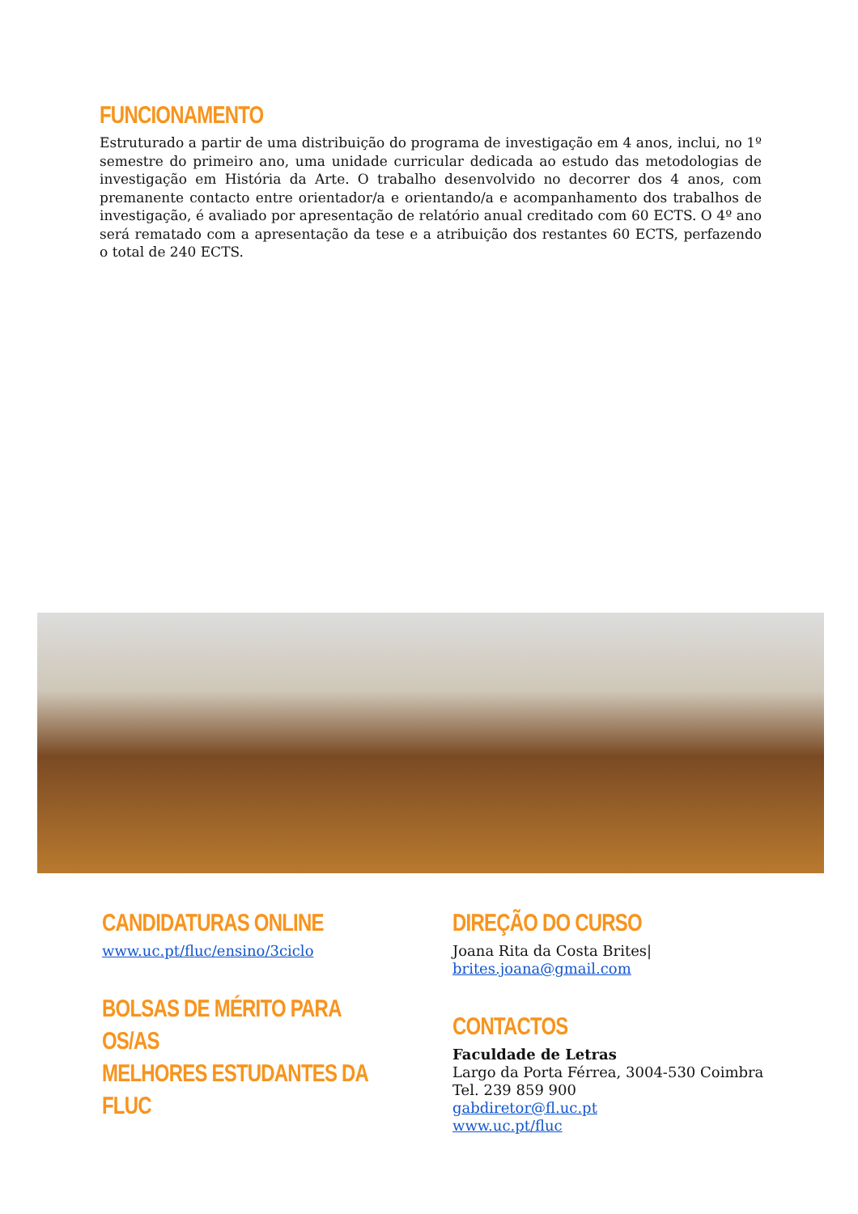FUNCIONAMENTO
Estruturado a partir de uma distribuição do programa de investigação em 4 anos, inclui, no 1º semestre do primeiro ano, uma unidade curricular dedicada ao estudo das metodologias de investigação em História da Arte. O trabalho desenvolvido no decorrer dos 4 anos, com premanente contacto entre orientador/a e orientando/a e acompanhamento dos trabalhos de investigação, é avaliado por apresentação de relatório anual creditado com 60 ECTS. O 4º ano será rematado com a apresentação da tese e a atribuição dos restantes 60 ECTS, perfazendo o total de 240 ECTS.
CANDIDATURAS ONLINE
www.uc.pt/fluc/ensino/3ciclo
BOLSAS DE MÉRITO PARA OS/AS
MELHORES ESTUDANTES DA FLUC
DIREÇÃO DO CURSO
Joana Rita da Costa Brites|
brites.joana@gmail.com
CONTACTOS
Faculdade de Letras
Largo da Porta Férrea, 3004-530 Coimbra
Tel. 239 859 900
gabdiretor@fl.uc.pt
www.uc.pt/fluc